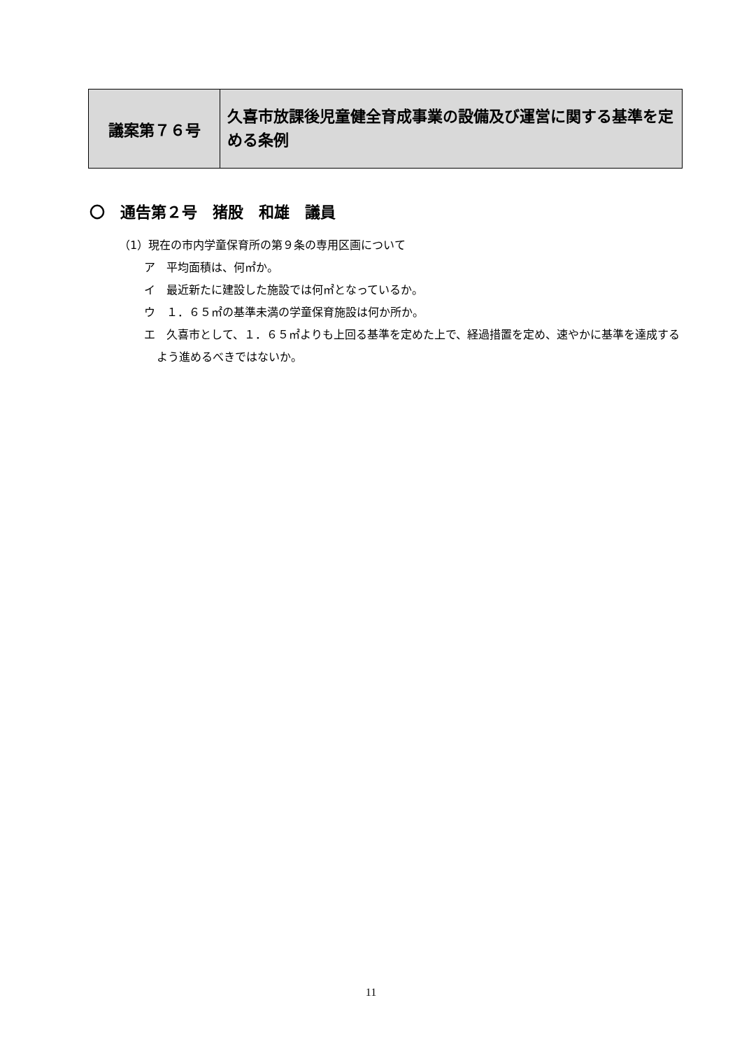| 議案第７６号 | 久喜市放課後児童健全育成事業の設備及び運営に関する基準を定める条例 |
〇　通告第２号　猪股　和雄　議員
（1）現在の市内学童保育所の第９条の専用区画について
ア　平均面積は、何㎡か。
イ　最近新たに建設した施設では何㎡となっているか。
ウ　１．６５㎡の基準未満の学童保育施設は何か所か。
エ　久喜市として、１．６５㎡よりも上回る基準を定めた上で、経過措置を定め、速やかに基準を達成するよう進めるべきではないか。
11